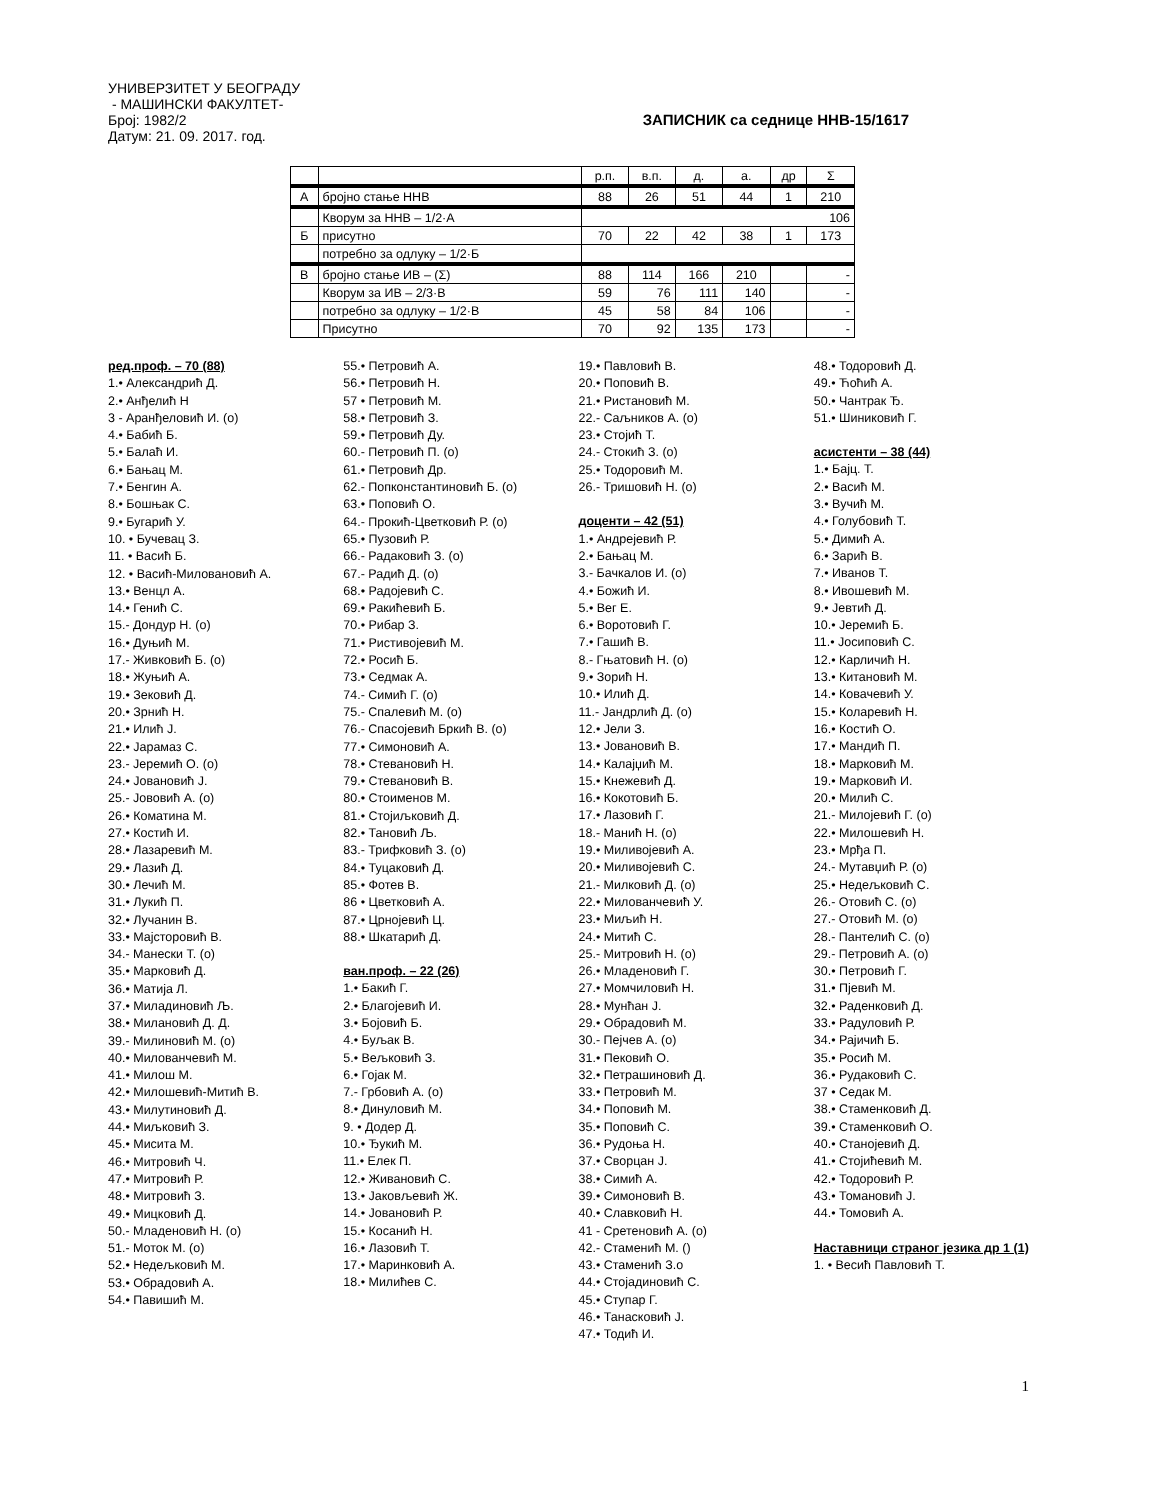УНИВЕРЗИТЕТ У БЕОГРАДУ
- МАШИНСКИ ФАКУЛТЕТ-
Број: 1982/2 ЗАПИСНИК са седнице ННВ-15/1617
Датум: 21. 09. 2017. год.
| | | р.п. | в.п. | д. | а. | др | Σ |
| А | бројно стање ННВ | 88 | 26 | 51 | 44 | 1 | 210 |
| | Кворум за ННВ – 1/2·А | 106 | | | | | |
| Б | присутно | 70 | 22 | 42 | 38 | 1 | 173 |
| | потребно за одлуку – 1/2·Б | | | | | | |
| В | бројно стање ИВ – (Σ) | 88 | 114 | 166 | 210 | | - |
| | Кворум за ИВ – 2/3·В | 59 | 76 | 111 | 140 | | - |
| | потребно за одлуку – 1/2·В | 45 | 58 | 84 | 106 | | - |
| | Присутно | 70 | 92 | 135 | 173 | | - |
ред.проф. – 70 (88)
1.• Александрић Д.
2.• Анђелић Н
3 - Аранђеловић И. (о)
4.• Бабић Б.
5.• Балаћ И.
6.• Бањац М.
7.• Бенгин А.
8.• Бошњак С.
9.• Бугарић У.
10. • Бучевац З.
11. • Васић Б.
12. • Васић-Миловановић А.
13.• Венцл А.
14.• Генић С.
15.- Дондур Н. (о)
16.• Дуњић М.
17.- Живковић Б. (о)
18.• Жуњић А.
19.• Зековић Д.
20.• Зрнић Н.
21.• Илић Ј.
22.• Јарамаз С.
23.- Јеремић О. (о)
24.• Јовановић Ј.
25.- Јововић А. (о)
26.• Коматина М.
27.• Костић И.
28.• Лазаревић М.
29.• Лазић Д.
30.• Лечић М.
31.• Лукић П.
32.• Лучанин В.
33.• Мајсторовић В.
34.- Манески Т. (о)
35.• Марковић Д.
36.• Матија Л.
37.• Миладиновић Љ.
38.• Милановић Д. Д.
39.- Милиновић М. (о)
40.• Милованчевић М.
41.• Милош М.
42.• Милошевић-Митић В.
43.• Милутиновић Д.
44.• Миљковић З.
45.• Мисита М.
46.• Митровић Ч.
47.• Митровић Р.
48.• Митровић З.
49.• Мицковић Д.
50.- Младеновић Н. (о)
51.- Моток М. (о)
52.• Недељковић М.
53.• Обрадовић А.
54.• Павишић М.
55.• Петровић А.
56.• Петровић Н.
57 • Петровић М.
58.• Петровић З.
59.• Петровић Ду.
60.- Петровић П. (о)
61.• Петровић Др.
62.- Попконстантиновић Б. (о)
63.• Поповић О.
64.- Прокић-Цветковић Р. (о)
65.• Пузовић Р.
66.- Радаковић З. (о)
67.- Радић Д. (о)
68.• Радојевић С.
69.• Ракићевић Б.
70.• Рибар З.
71.• Ристивојевић М.
72.• Росић Б.
73.• Седмак А.
74.- Симић Г. (о)
75.- Спалевић М. (о)
76.- Спасојевић Бркић В. (о)
77.• Симоновић А.
78.• Стевановић Н.
79.• Стевановић В.
80.• Стоименов М.
81.• Стојиљковић Д.
82.• Тановић Љ.
83.- Трифковић З. (о)
84.• Туцаковић Д.
85.• Фотев В.
86 • Цветковић А.
87.• Црнојевић Ц.
88.• Шкатарић Д.
ван.проф. – 22 (26)
1.• Бакић Г.
2.• Благојевић И.
3.• Бојовић Б.
4.• Буљак В.
5.• Вељковић З.
6.• Гојак М.
7.- Грбовић А. (о)
8.• Динуловић М.
9. • Додер Д.
10.• Ђукић М.
11.• Елек П.
12.• Живановић С.
13.• Јаковљевић Ж.
14.• Јовановић Р.
15.• Косанић Н.
16.• Лазовић Т.
17.• Маринковић А.
18.• Милићев С.
19.• Павловић В.
20.• Поповић В.
21.• Ристановић М.
22.- Сaљников А. (о)
23.• Стојић Т.
24.- Стокић З. (о)
25.• Тодоровић М.
26.- Тришовић Н. (о)
доценти – 42 (51)
1.• Андрејевић Р.
2.• Бањац М.
3.- Бачкалов И. (о)
4.• Божић И.
5.• Вег Е.
6.• Воротовић Г.
7.• Гашић В.
8.- Гњатовић Н. (о)
9.• Зорић Н.
10.• Илић Д.
11.- Јандрлић Д. (о)
12.• Јели З.
13.• Јовановић В.
14.• Калајџић М.
15.• Кнежевић Д.
16.• Кокотовић Б.
17.• Лазовић Г.
18.- Манић Н. (о)
19.• Миливојевић А.
20.• Миливојевић С.
21.- Милковић Д. (о)
22.• Милованчевић У.
23.• Миљић Н.
24.• Митић С.
25.- Митровић Н. (о)
26.• Младеновић Г.
27.• Момчиловић Н.
28.• Мунћан Ј.
29.• Обрадовић М.
30.- Пејчев А. (о)
31.• Пековић О.
32.• Петрашиновић Д.
33.• Петровић М.
34.• Поповић М.
35.• Поповић С.
36.• Рудоња Н.
37.• Сворцан Ј.
38.• Симић А.
39.• Симоновић В.
40.• Славковић Н.
41 - Сретеновић А. (о)
42.- Стаменић М. ()
43.• Стаменић З.о
44.• Стојадиновић С.
45.• Ступар Г.
46.• Танасковић Ј.
47.• Тодић И.
48.• Тодоровић Д.
49.• Ћоћић А.
50.• Чантрак Ђ.
51.• Шиниковић Г.
асистенти – 38 (44)
1.• Бајц. Т.
2.• Васић М.
3.• Вучић М.
4.• Голубовић Т.
5.• Димић А.
6.• Зарић В.
7.• Иванов Т.
8.• Ивошевић М.
9.• Јевтић Д.
10.• Јеремић Б.
11.• Јосиповић С.
12.• Карличић Н.
13.• Китановић М.
14.• Ковачевић У.
15.• Коларевић Н.
16.• Костић О.
17.• Мандић П.
18.• Марковић М.
19.• Марковић И.
20.• Милић С.
21.- Милојевић Г. (о)
22.• Милошевић Н.
23.• Мрђа П.
24.- Мутавџић Р. (о)
25.• Недељковић С.
26.- Отовић С. (о)
27.- Отовић М. (о)
28.- Пантелић С. (о)
29.- Петровић А. (о)
30.• Петровић Г.
31.• Пјевић М.
32.• Раденковић Д.
33.• Радуловић Р.
34.• Рајичић Б.
35.• Росић М.
36.• Рудаковић С.
37 • Седак М.
38.• Стаменковић Д.
39.• Стаменковић О.
40.• Станојевић Д.
41.• Стојићевић М.
42.• Тодоровић Р.
43.• Томановић Ј.
44.• Томовић А.
Наставници страног језика др 1 (1)
1. • Весић Павловић Т.
1